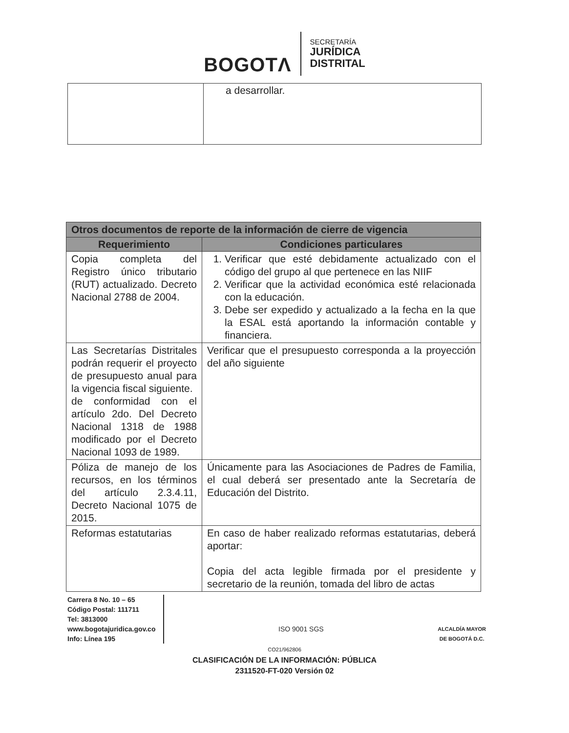BOGOTΛ
SECRETARÍA
JURÍDICA
DISTRITAL
| | a desarrollar. |
| Otros documentos de reporte de la información de cierre de vigencia | |
| --- | --- |
| Requerimiento | Condiciones particulares |
| Copia completa del Registro único tributario (RUT) actualizado. Decreto Nacional 2788 de 2004. | 1. Verificar que esté debidamente actualizado con el código del grupo al que pertenece en las NIIF 2. Verificar que la actividad económica esté relacionada con la educación. 3. Debe ser expedido y actualizado a la fecha en la que la ESAL está aportando la información contable y financiera. |
| Las Secretarías Distritales podrán requerir el proyecto de presupuesto anual para la vigencia fiscal siguiente. de conformidad con el artículo 2do. Del Decreto Nacional 1318 de 1988 modificado por el Decreto Nacional 1093 de 1989. | Verificar que el presupuesto corresponda a la proyección del año siguiente |
| Póliza de manejo de los recursos, en los términos del artículo 2.3.4.11, Decreto Nacional 1075 de 2015. | Únicamente para las Asociaciones de Padres de Familia, el cual deberá ser presentado ante la Secretaría de Educación del Distrito. |
| Reformas estatutarias | En caso de haber realizado reformas estatutarias, deberá aportar: Copia del acta legible firmada por el presidente y secretario de la reunión, tomada del libro de actas |
Carrera 8 No. 10 – 65
Código Postal: 111711
Tel: 3813000
www.bogotajuridica.gov.co
Info: Línea 195
ISO 9001 SGS
ALCALDÍA MAYOR
DE BOGOTÁ D.C.
CO21/962806
CLASIFICACIÓN DE LA INFORMACIÓN: PÚBLICA
2311520-FT-020 Versión 02